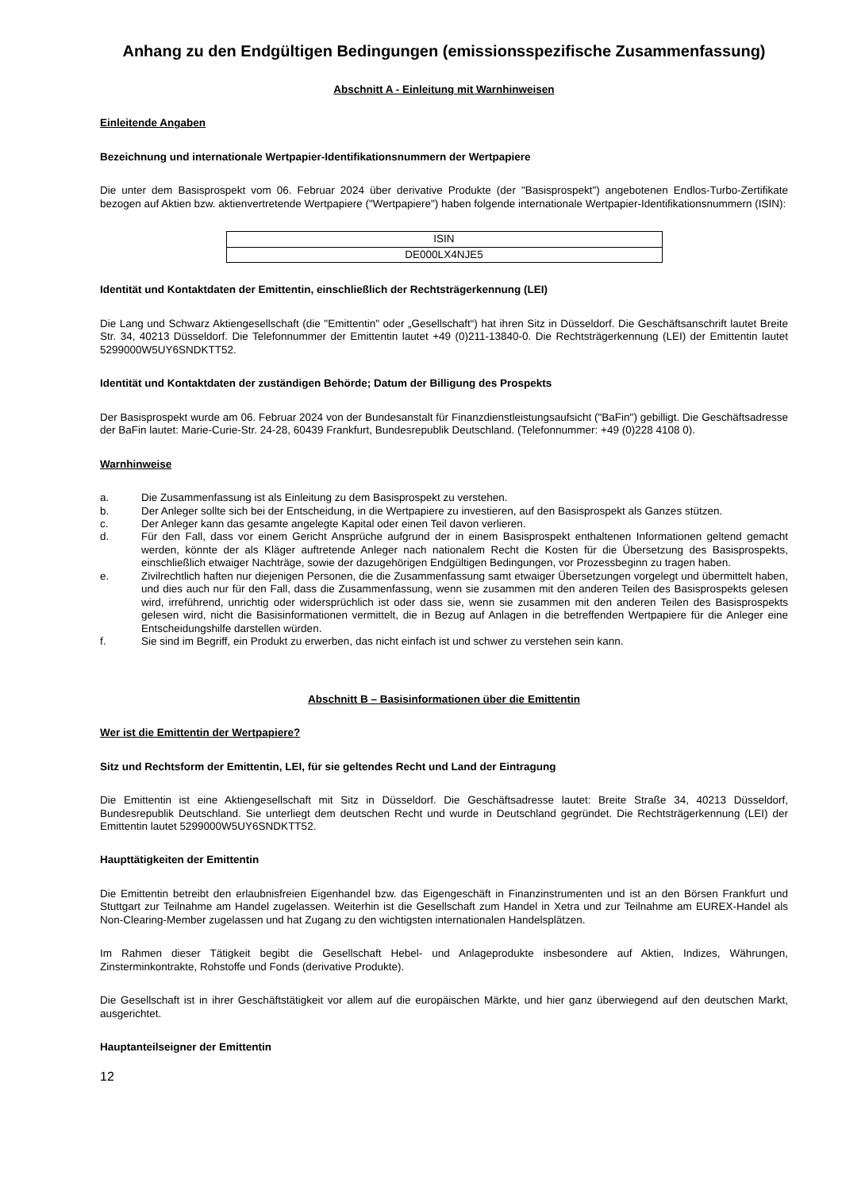Anhang zu den Endgültigen Bedingungen (emissionsspezifische Zusammenfassung)
Abschnitt A - Einleitung mit Warnhinweisen
Einleitende Angaben
Bezeichnung und internationale Wertpapier-Identifikationsnummern der Wertpapiere
Die unter dem Basisprospekt vom 06. Februar 2024 über derivative Produkte (der "Basisprospekt") angebotenen Endlos-Turbo-Zertifikate bezogen auf Aktien bzw. aktienvertretende Wertpapiere ("Wertpapiere") haben folgende internationale Wertpapier-Identifikationsnummern (ISIN):
| ISIN |
| DE000LX4NJE5 |
Identität und Kontaktdaten der Emittentin, einschließlich der Rechtsträgerkennung (LEI)
Die Lang und Schwarz Aktiengesellschaft (die "Emittentin" oder „Gesellschaft“) hat ihren Sitz in Düsseldorf. Die Geschäftsanschrift lautet Breite Str. 34, 40213 Düsseldorf. Die Telefonnummer der Emittentin lautet +49 (0)211-13840-0. Die Rechtsträgerkennung (LEI) der Emittentin lautet 5299000W5UY6SNDKTT52.
Identität und Kontaktdaten der zuständigen Behörde; Datum der Billigung des Prospekts
Der Basisprospekt wurde am 06. Februar 2024 von der Bundesanstalt für Finanzdienstleistungsaufsicht ("BaFin") gebilligt. Die Geschäftsadresse der BaFin lautet: Marie-Curie-Str. 24-28, 60439 Frankfurt, Bundesrepublik Deutschland. (Telefonnummer: +49 (0)228 4108 0).
Warnhinweise
a. Die Zusammenfassung ist als Einleitung zu dem Basisprospekt zu verstehen.
b. Der Anleger sollte sich bei der Entscheidung, in die Wertpapiere zu investieren, auf den Basisprospekt als Ganzes stützen.
c. Der Anleger kann das gesamte angelegte Kapital oder einen Teil davon verlieren.
d. Für den Fall, dass vor einem Gericht Ansprüche aufgrund der in einem Basisprospekt enthaltenen Informationen geltend gemacht werden, könnte der als Kläger auftretende Anleger nach nationalem Recht die Kosten für die Übersetzung des Basisprospekts, einschließlich etwaiger Nachträge, sowie der dazugehörigen Endgültigen Bedingungen, vor Prozessbeginn zu tragen haben.
e. Zivilrechtlich haften nur diejenigen Personen, die die Zusammenfassung samt etwaiger Übersetzungen vorgelegt und übermittelt haben, und dies auch nur für den Fall, dass die Zusammenfassung, wenn sie zusammen mit den anderen Teilen des Basisprospekts gelesen wird, irreführend, unrichtig oder widersprüchlich ist oder dass sie, wenn sie zusammen mit den anderen Teilen des Basisprospekts gelesen wird, nicht die Basisinformationen vermittelt, die in Bezug auf Anlagen in die betreffenden Wertpapiere für die Anleger eine Entscheidungshilfe darstellen würden.
f. Sie sind im Begriff, ein Produkt zu erwerben, das nicht einfach ist und schwer zu verstehen sein kann.
Abschnitt B – Basisinformationen über die Emittentin
Wer ist die Emittentin der Wertpapiere?
Sitz und Rechtsform der Emittentin, LEI, für sie geltendes Recht und Land der Eintragung
Die Emittentin ist eine Aktiengesellschaft mit Sitz in Düsseldorf. Die Geschäftsadresse lautet: Breite Straße 34, 40213 Düsseldorf, Bundesrepublik Deutschland. Sie unterliegt dem deutschen Recht und wurde in Deutschland gegründet. Die Rechtsträgerkennung (LEI) der Emittentin lautet 5299000W5UY6SNDKTT52.
Haupttätigkeiten der Emittentin
Die Emittentin betreibt den erlaubnisfreien Eigenhandel bzw. das Eigengeschäft in Finanzinstrumenten und ist an den Börsen Frankfurt und Stuttgart zur Teilnahme am Handel zugelassen. Weiterhin ist die Gesellschaft zum Handel in Xetra und zur Teilnahme am EUREX-Handel als Non-Clearing-Member zugelassen und hat Zugang zu den wichtigsten internationalen Handelsplätzen.
Im Rahmen dieser Tätigkeit begibt die Gesellschaft Hebel- und Anlageprodukte insbesondere auf Aktien, Indizes, Währungen, Zinsterminkontrakte, Rohstoffe und Fonds (derivative Produkte).
Die Gesellschaft ist in ihrer Geschäftstätigkeit vor allem auf die europäischen Märkte, und hier ganz überwiegend auf den deutschen Markt, ausgerichtet.
Hauptanteilseigner der Emittentin
12